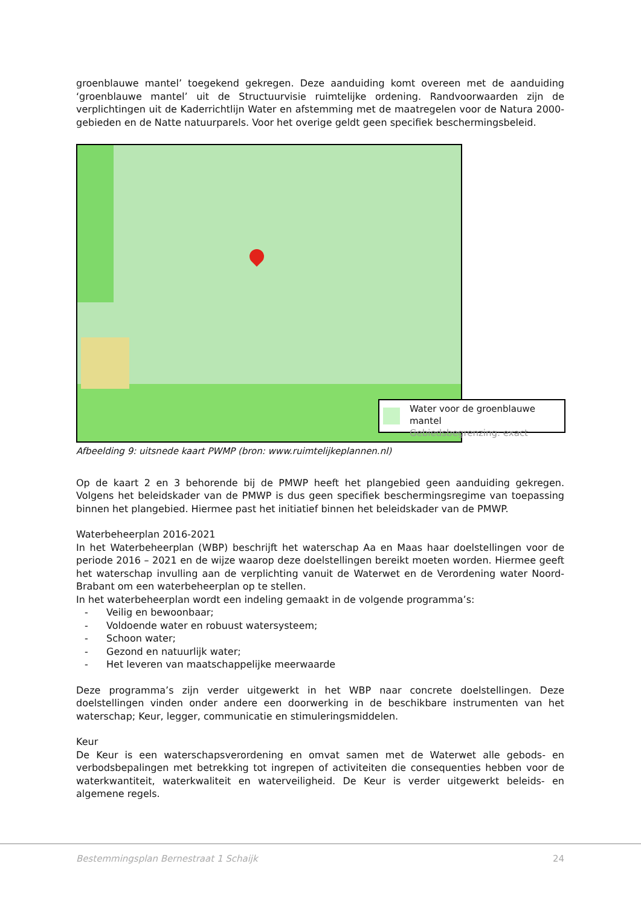groenblauwe mantel’ toegekend gekregen. Deze aanduiding komt overeen met de aanduiding ‘groenblauwe mantel’ uit de Structuurvisie ruimtelijke ordening. Randvoorwaarden zijn de verplichtingen uit de Kaderrichtlijn Water en afstemming met de maatregelen voor de Natura 2000-gebieden en de Natte natuurparels. Voor het overige geldt geen specifiek beschermingsbeleid.
Water voor de groenblauwe mantel
Gebiedsbegrenzing: exact
Afbeelding 9: uitsnede kaart PWMP (bron: www.ruimtelijkeplannen.nl)
Op de kaart 2 en 3 behorende bij de PMWP heeft het plangebied geen aanduiding gekregen. Volgens het beleidskader van de PMWP is dus geen specifiek beschermingsregime van toepassing binnen het plangebied. Hiermee past het initiatief binnen het beleidskader van de PMWP.
Waterbeheerplan 2016-2021
In het Waterbeheerplan (WBP) beschrijft het waterschap Aa en Maas haar doelstellingen voor de periode 2016 – 2021 en de wijze waarop deze doelstellingen bereikt moeten worden. Hiermee geeft het waterschap invulling aan de verplichting vanuit de Waterwet en de Verordening water Noord-Brabant om een waterbeheerplan op te stellen.
In het waterbeheerplan wordt een indeling gemaakt in de volgende programma’s:
- Veilig en bewoonbaar;
- Voldoende water en robuust watersysteem;
- Schoon water;
- Gezond en natuurlijk water;
- Het leveren van maatschappelijke meerwaarde
Deze programma’s zijn verder uitgewerkt in het WBP naar concrete doelstellingen. Deze doelstellingen vinden onder andere een doorwerking in de beschikbare instrumenten van het waterschap; Keur, legger, communicatie en stimuleringsmiddelen.
Keur
De Keur is een waterschapsverordening en omvat samen met de Waterwet alle gebods- en verbodsbepalingen met betrekking tot ingrepen of activiteiten die consequenties hebben voor de waterkwantiteit, waterkwaliteit en waterveiligheid. De Keur is verder uitgewerkt beleids- en algemene regels.
Bestemmingsplan Bernestraat 1 Schaijk 24